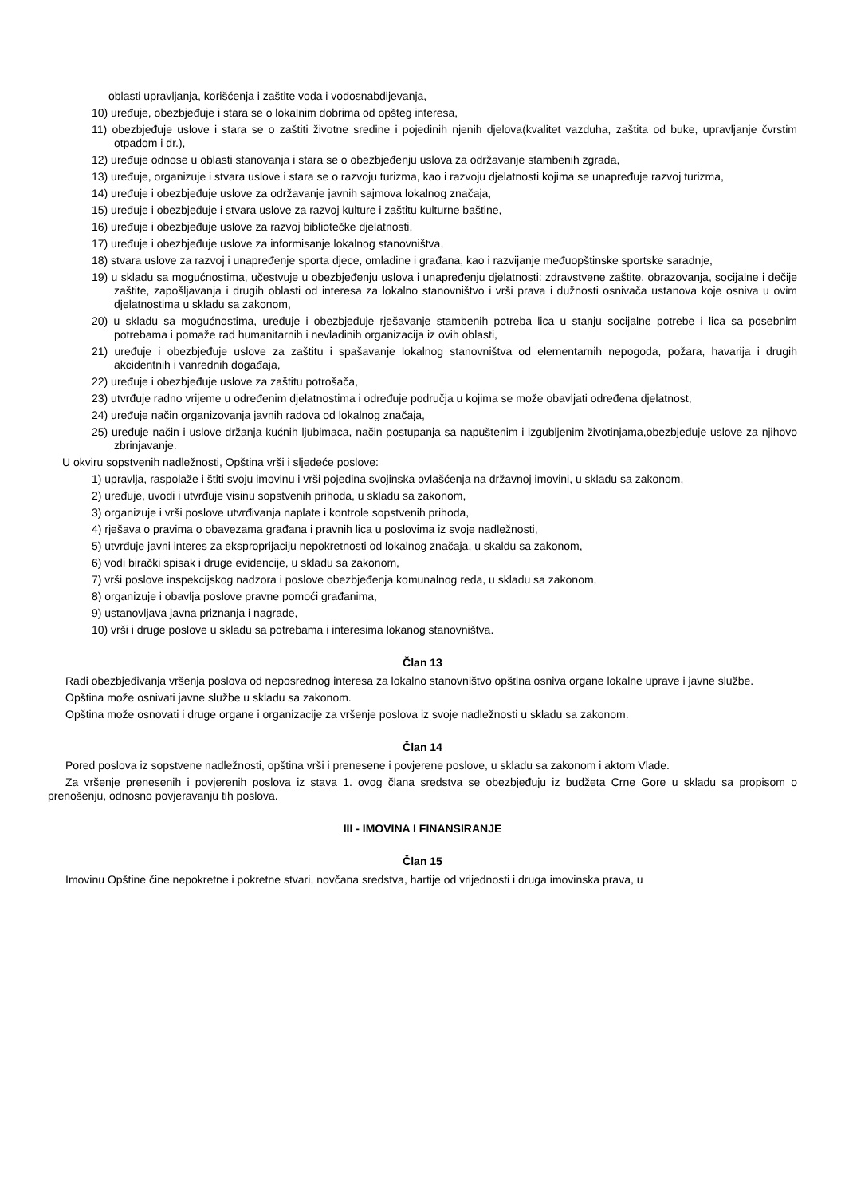oblasti upravljanja, korišćenja i zaštite voda i vodosnabdijevanja,
10) uređuje, obezbjeđuje i stara se o lokalnim dobrima od opšteg interesa,
11) obezbjeđuje uslove i stara se o zaštiti životne sredine i pojedinih njenih djelova(kvalitet vazduha, zaštita od buke, upravljanje čvrstim otpadom i dr.),
12) uređuje odnose u oblasti stanovanja i stara se o obezbjeđenju uslova za održavanje stambenih zgrada,
13) uređuje, organizuje i stvara uslove i stara se o razvoju turizma, kao i razvoju djelatnosti kojima se unapređuje razvoj turizma,
14) uređuje i obezbjeđuje uslove za održavanje javnih sajmova lokalnog značaja,
15) uređuje i obezbjeđuje i stvara uslove za razvoj kulture i zaštitu kulturne baštine,
16) uređuje i obezbjeđuje uslove za razvoj bibliotečke djelatnosti,
17) uređuje i obezbjeđuje uslove za informisanje lokalnog stanovništva,
18) stvara uslove za razvoj i unapređenje sporta djece, omladine i građana, kao i razvijanje međuopštinske sportske saradnje,
19) u skladu sa mogućnostima, učestvuje u obezbjeđenju uslova i unapređenju djelatnosti: zdravstvene zaštite, obrazovanja, socijalne i dečije zaštite, zapošljavanja i drugih oblasti od interesa za lokalno stanovništvo i vrši prava i dužnosti osnivača ustanova koje osniva u ovim djelatnostima u skladu sa zakonom,
20) u skladu sa mogućnostima, uređuje i obezbjeđuje rješavanje stambenih potreba lica u stanju socijalne potrebe i lica sa posebnim potrebama i pomaže rad humanitarnih i nevladinih organizacija iz ovih oblasti,
21) uređuje i obezbjeđuje uslove za zaštitu i spašavanje lokalnog stanovništva od elementarnih nepogoda, požara, havarija i drugih akcidentnih i vanrednih događaja,
22) uređuje i obezbjeđuje uslove za zaštitu potrošača,
23) utvrđuje radno vrijeme u određenim djelatnostima i određuje područja u kojima se može obavljati određena djelatnost,
24) uređuje način organizovanja javnih radova od lokalnog značaja,
25) uređuje način i uslove držanja kućnih ljubimaca, način postupanja sa napuštenim i izgubljenim životinjama,obezbjeđuje uslove za njihovo zbrinjavanje.
U okviru sopstvenih nadležnosti, Opština vrši i sljedeće poslove:
1) upravlja, raspolaže i štiti svoju imovinu i vrši pojedina svojinska ovlašćenja na državnoj imovini, u skladu sa zakonom,
2) uređuje, uvodi i utvrđuje visinu sopstvenih prihoda, u skladu sa zakonom,
3) organizuje i vrši poslove utvrđivanja naplate i kontrole sopstvenih prihoda,
4) rješava o pravima o obavezama građana i pravnih lica u poslovima iz svoje nadležnosti,
5) utvrđuje javni interes za eksproprijaciju nepokretnosti od lokalnog značaja, u skaldu sa zakonom,
6) vodi birački spisak i druge evidencije, u skladu sa zakonom,
7) vrši poslove inspekcijskog nadzora i poslove obezbjeđenja komunalnog reda, u skladu sa zakonom,
8) organizuje i obavlja poslove pravne pomoći građanima,
9) ustanovljava javna priznanja i nagrade,
10) vrši i druge poslove u skladu sa potrebama i interesima lokanog stanovništva.
Član 13
Radi obezbjeđivanja vršenja poslova od neposrednog interesa za lokalno stanovništvo opština osniva organe lokalne uprave i javne službe.
Opština može osnivati javne službe u skladu sa zakonom.
Opština može osnovati i druge organe i organizacije za vršenje poslova iz svoje nadležnosti u skladu sa zakonom.
Član 14
Pored poslova iz sopstvene nadležnosti, opština vrši i prenesene i povjerene poslove, u skladu sa zakonom i aktom Vlade.
Za vršenje prenesenih i povjerenih poslova iz stava 1. ovog člana sredstva se obezbjeđuju iz budžeta Crne Gore u skladu sa propisom o prenošenju, odnosno povjeravanju tih poslova.
III - IMOVINA I FINANSIRANJE
Član 15
Imovinu Opštine čine nepokretne i pokretne stvari, novčana sredstva, hartije od vrijednosti i druga imovinska prava, u